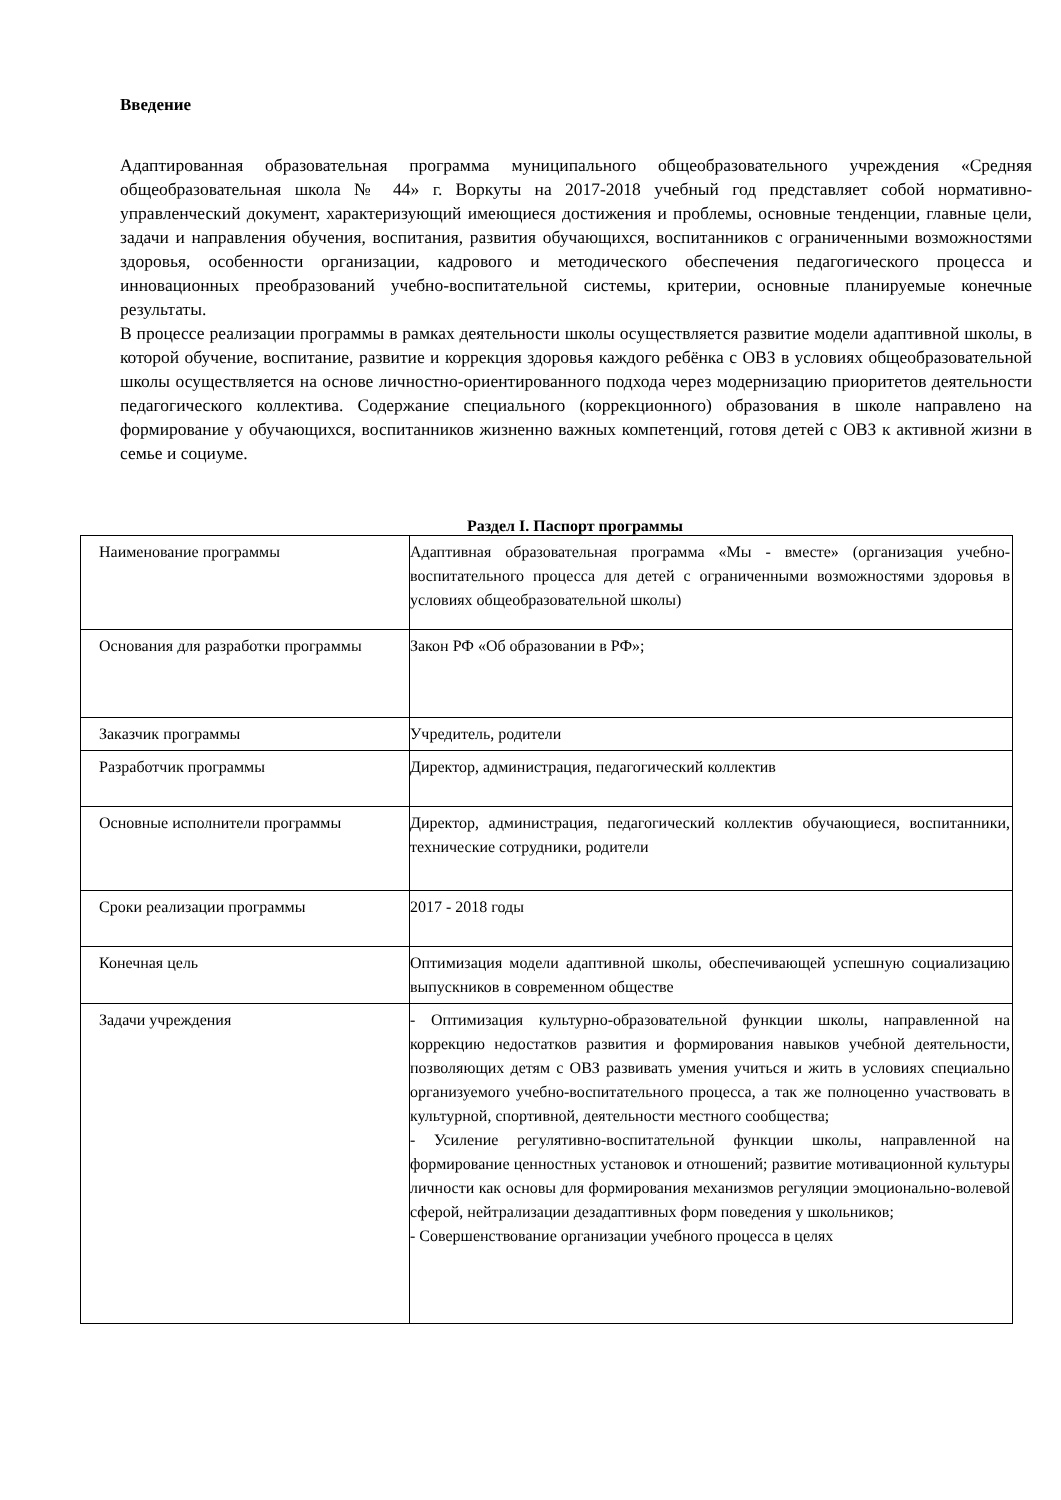Введение
Адаптированная образовательная программа муниципального общеобразовательного учреждения «Средняя общеобразовательная школа № 44» г. Воркуты на 2017-2018 учебный год представляет собой нормативно-управленческий документ, характеризующий имеющиеся достижения и проблемы, основные тенденции, главные цели, задачи и направления обучения, воспитания, развития обучающихся, воспитанников с ограниченными возможностями здоровья, особенности организации, кадрового и методического обеспечения педагогического процесса и инновационных преобразований учебно-воспитательной системы, критерии, основные планируемые конечные результаты.
В процессе реализации программы в рамках деятельности школы осуществляется развитие модели адаптивной школы, в которой обучение, воспитание, развитие и коррекция здоровья каждого ребёнка с ОВЗ в условиях общеобразовательной школы осуществляется на основе личностно-ориентированного подхода через модернизацию приоритетов деятельности педагогического коллектива. Содержание специального (коррекционного) образования в школе направлено на формирование у обучающихся, воспитанников жизненно важных компетенций, готовя детей с ОВЗ к активной жизни в семье и социуме.
Раздел I. Паспорт программы
| Наименование программы | Адаптивная образовательная программа «Мы - вместе» (организация учебно-воспитательного процесса для детей с ограниченными возможностями здоровья в условиях общеобразовательной школы) |
| Основания для разработки программы | Закон РФ «Об образовании в РФ»; |
| Заказчик программы | Учредитель, родители |
| Разработчик программы | Директор, администрация, педагогический коллектив |
| Основные исполнители программы | Директор, администрация, педагогический коллектив обучающиеся, воспитанники, технические сотрудники, родители |
| Сроки реализации программы | 2017 - 2018 годы |
| Конечная цель | Оптимизация модели адаптивной школы, обеспечивающей успешную социализацию выпускников в современном обществе |
| Задачи учреждения | - Оптимизация культурно-образовательной функции школы, направленной на коррекцию недостатков развития и формирования навыков учебной деятельности, позволяющих детям с ОВЗ развивать умения учиться и жить в условиях специально организуемого учебно-воспитательного процесса, а так же полноценно участвовать в культурной, спортивной, деятельности местного сообщества; - Усиление регулятивно-воспитательной функции школы, направленной на формирование ценностных установок и отношений; развитие мотивационной культуры личности как основы для формирования механизмов регуляции эмоционально-волевой сферой, нейтрализации дезадаптивных форм поведения у школьников; - Совершенствование организации учебного процесса в целях |